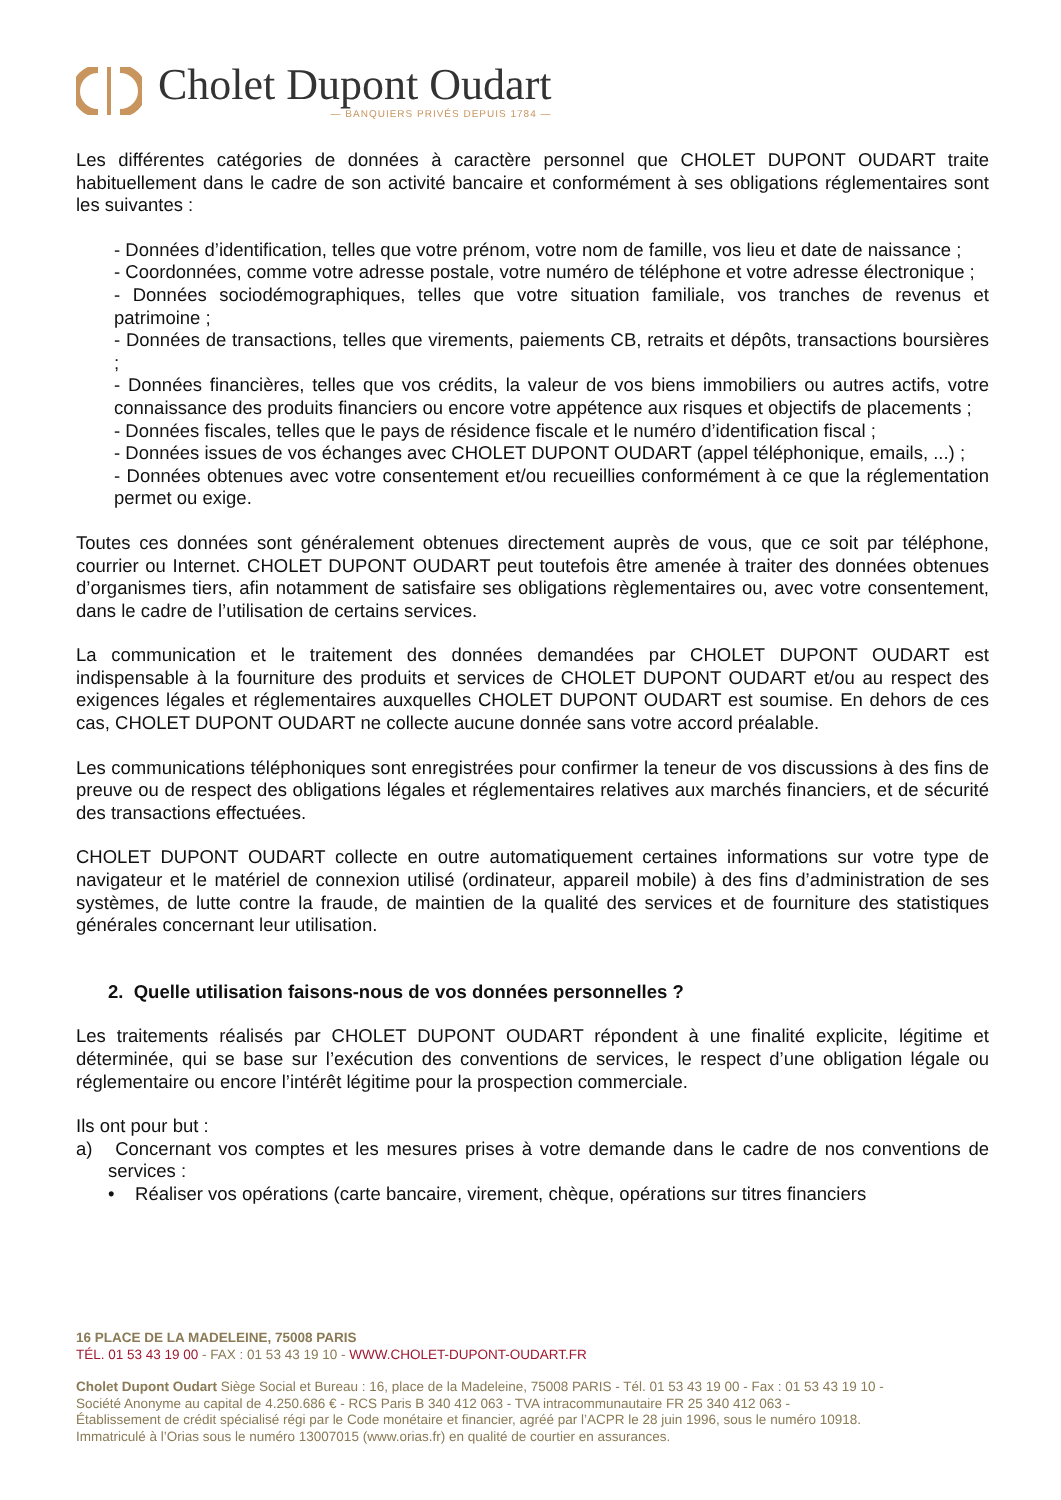Cholet Dupont Oudart
— BANQUIERS PRIVÉS DEPUIS 1784 —
Les différentes catégories de données à caractère personnel que CHOLET DUPONT OUDART traite habituellement dans le cadre de son activité bancaire et conformément à ses obligations réglementaires sont les suivantes :
- Données d’identification, telles que votre prénom, votre nom de famille, vos lieu et date de naissance ;
- Coordonnées, comme votre adresse postale, votre numéro de téléphone et votre adresse électronique ;
- Données sociodémographiques, telles que votre situation familiale, vos tranches de revenus et patrimoine ;
- Données de transactions, telles que virements, paiements CB, retraits et dépôts, transactions boursières ;
- Données financières, telles que vos crédits, la valeur de vos biens immobiliers ou autres actifs, votre connaissance des produits financiers ou encore votre appétence aux risques et objectifs de placements ;
- Données fiscales, telles que le pays de résidence fiscale et le numéro d’identification fiscal ;
- Données issues de vos échanges avec CHOLET DUPONT OUDART (appel téléphonique, emails, ...) ;
- Données obtenues avec votre consentement et/ou recueillies conformément à ce que la réglementation permet ou exige.
Toutes ces données sont généralement obtenues directement auprès de vous, que ce soit par téléphone, courrier ou Internet. CHOLET DUPONT OUDART peut toutefois être amenée à traiter des données obtenues d’organismes tiers, afin notamment de satisfaire ses obligations règlementaires ou, avec votre consentement, dans le cadre de l’utilisation de certains services.
La communication et le traitement des données demandées par CHOLET DUPONT OUDART est indispensable à la fourniture des produits et services de CHOLET DUPONT OUDART et/ou au respect des exigences légales et réglementaires auxquelles CHOLET DUPONT OUDART est soumise. En dehors de ces cas, CHOLET DUPONT OUDART ne collecte aucune donnée sans votre accord préalable.
Les communications téléphoniques sont enregistrées pour confirmer la teneur de vos discussions à des fins de preuve ou de respect des obligations légales et réglementaires relatives aux marchés financiers, et de sécurité des transactions effectuées.
CHOLET DUPONT OUDART collecte en outre automatiquement certaines informations sur votre type de navigateur et le matériel de connexion utilisé (ordinateur, appareil mobile) à des fins d’administration de ses systèmes, de lutte contre la fraude, de maintien de la qualité des services et de fourniture des statistiques générales concernant leur utilisation.
2. Quelle utilisation faisons-nous de vos données personnelles ?
Les traitements réalisés par CHOLET DUPONT OUDART répondent à une finalité explicite, légitime et déterminée, qui se base sur l’exécution des conventions de services, le respect d’une obligation légale ou réglementaire ou encore l’intérêt légitime pour la prospection commerciale.
Ils ont pour but :
a) Concernant vos comptes et les mesures prises à votre demande dans le cadre de nos conventions de services :
• Réaliser vos opérations (carte bancaire, virement, chèque, opérations sur titres financiers
16 PLACE DE LA MADELEINE, 75008 PARIS
TÉL. 01 53 43 19 00 - FAX : 01 53 43 19 10 - WWW.CHOLET-DUPONT-OUDART.FR
Cholet Dupont Oudart Siège Social et Bureau : 16, place de la Madeleine, 75008 PARIS - Tél. 01 53 43 19 00 - Fax : 01 53 43 19 10 -
Société Anonyme au capital de 4.250.686 € - RCS Paris B 340 412 063 - TVA intracommunautaire FR 25 340 412 063 -
Établissement de crédit spécialisé régi par le Code monétaire et financier, agréé par l’ACPR le 28 juin 1996, sous le numéro 10918.
Immatriculé à l’Orias sous le numéro 13007015 (www.orias.fr) en qualité de courtier en assurances.